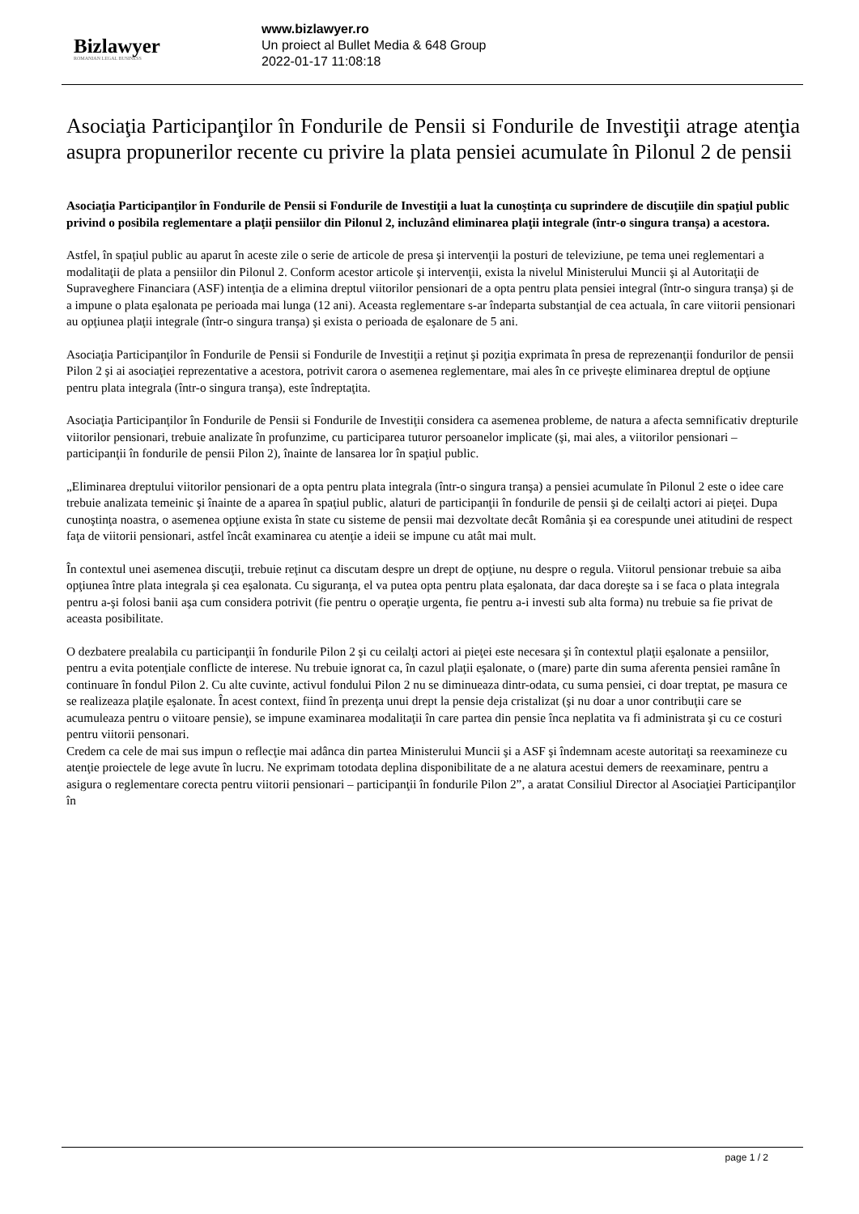Bizlawyer
ROMANIAN LEGAL BUSINESS
www.bizlawyer.ro
Un proiect al Bullet Media & 648 Group
2022-01-17 11:08:18
Asociaţia Participanţilor în Fondurile de Pensii si Fondurile de Investiţii atrage atenţia asupra propunerilor recente cu privire la plata pensiei acumulate în Pilonul 2 de pensii
Asociaţia Participanţilor în Fondurile de Pensii si Fondurile de Investiţii a luat la cunoştinţa cu suprindere de discuţiile din spaţiul public privind o posibila reglementare a plaţii pensiilor din Pilonul 2, incluzând eliminarea plaţii integrale (într-o singura tranşa) a acestora.
Astfel, în spaţiul public au aparut în aceste zile o serie de articole de presa şi intervenţii la posturi de televiziune, pe tema unei reglementari a modalitaţii de plata a pensiilor din Pilonul 2. Conform acestor articole şi intervenţii, exista la nivelul Ministerului Muncii şi al Autoritaţii de Supraveghere Financiara (ASF) intenţia de a elimina dreptul viitorilor pensionari de a opta pentru plata pensiei integral (într-o singura tranşa) şi de a impune o plata eşalonata pe perioada mai lunga (12 ani). Aceasta reglementare s-ar îndeparta substanţial de cea actuala, în care viitorii pensionari au opţiunea plaţii integrale (într-o singura tranşa) şi exista o perioada de eşalonare de 5 ani.
Asociaţia Participanţilor în Fondurile de Pensii si Fondurile de Investiţii a reţinut şi poziţia exprimata în presa de reprezenanţii fondurilor de pensii Pilon 2 şi ai asociaţiei reprezentative a acestora, potrivit carora o asemenea reglementare, mai ales în ce priveşte eliminarea dreptul de opţiune pentru plata integrala (într-o singura tranşa), este îndreptaţita.
Asociaţia Participanţilor în Fondurile de Pensii si Fondurile de Investiţii considera ca asemenea probleme, de natura a afecta semnificativ drepturile viitorilor pensionari, trebuie analizate în profunzime, cu participarea tuturor persoanelor implicate (şi, mai ales, a viitorilor pensionari – participanţii în fondurile de pensii Pilon 2), înainte de lansarea lor în spaţiul public.
„Eliminarea dreptului viitorilor pensionari de a opta pentru plata integrala (într-o singura tranşa) a pensiei acumulate în Pilonul 2 este o idee care trebuie analizata temeinic şi înainte de a aparea în spaţiul public, alaturi de participanţii în fondurile de pensii şi de ceilalţi actori ai pieţei. Dupa cunoştinţa noastra, o asemenea opţiune exista în state cu sisteme de pensii mai dezvoltate decât România şi ea corespunde unei atitudini de respect faţa de viitorii pensionari, astfel încât examinarea cu atenţie a ideii se impune cu atât mai mult.
În contextul unei asemenea discuţii, trebuie reţinut ca discutam despre un drept de opţiune, nu despre o regula. Viitorul pensionar trebuie sa aiba opţiunea între plata integrala şi cea eşalonata. Cu siguranţa, el va putea opta pentru plata eşalonata, dar daca doreşte sa i se faca o plata integrala pentru a-şi folosi banii aşa cum considera potrivit (fie pentru o operaţie urgenta, fie pentru a-i investi sub alta forma) nu trebuie sa fie privat de aceasta posibilitate.
O dezbatere prealabila cu participanţii în fondurile Pilon 2 şi cu ceilalţi actori ai pieţei este necesara şi în contextul plaţii eşalonate a pensiilor, pentru a evita potenţiale conflicte de interese. Nu trebuie ignorat ca, în cazul plaţii eşalonate, o (mare) parte din suma aferenta pensiei ramâne în continuare în fondul Pilon 2. Cu alte cuvinte, activul fondului Pilon 2 nu se diminueaza dintr-odata, cu suma pensiei, ci doar treptat, pe masura ce se realizeaza plaţile eşalonate. În acest context, fiind în prezenţa unui drept la pensie deja cristalizat (şi nu doar a unor contribuţii care se acumuleaza pentru o viitoare pensie), se impune examinarea modalitaţii în care partea din pensie înca neplatita va fi administrata şi cu ce costuri pentru viitorii pensonari.
Credem ca cele de mai sus impun o reflecţie mai adânca din partea Ministerului Muncii şi a ASF şi îndemnam aceste autoritaţi sa reexamineze cu atenţie proiectele de lege avute în lucru. Ne exprimam totodata deplina disponibilitate de a ne alatura acestui demers de reexaminare, pentru a asigura o reglementare corecta pentru viitorii pensionari – participanţii în fondurile Pilon 2”, a aratat Consiliul Director al Asociaţiei Participanţilor în
page 1 / 2